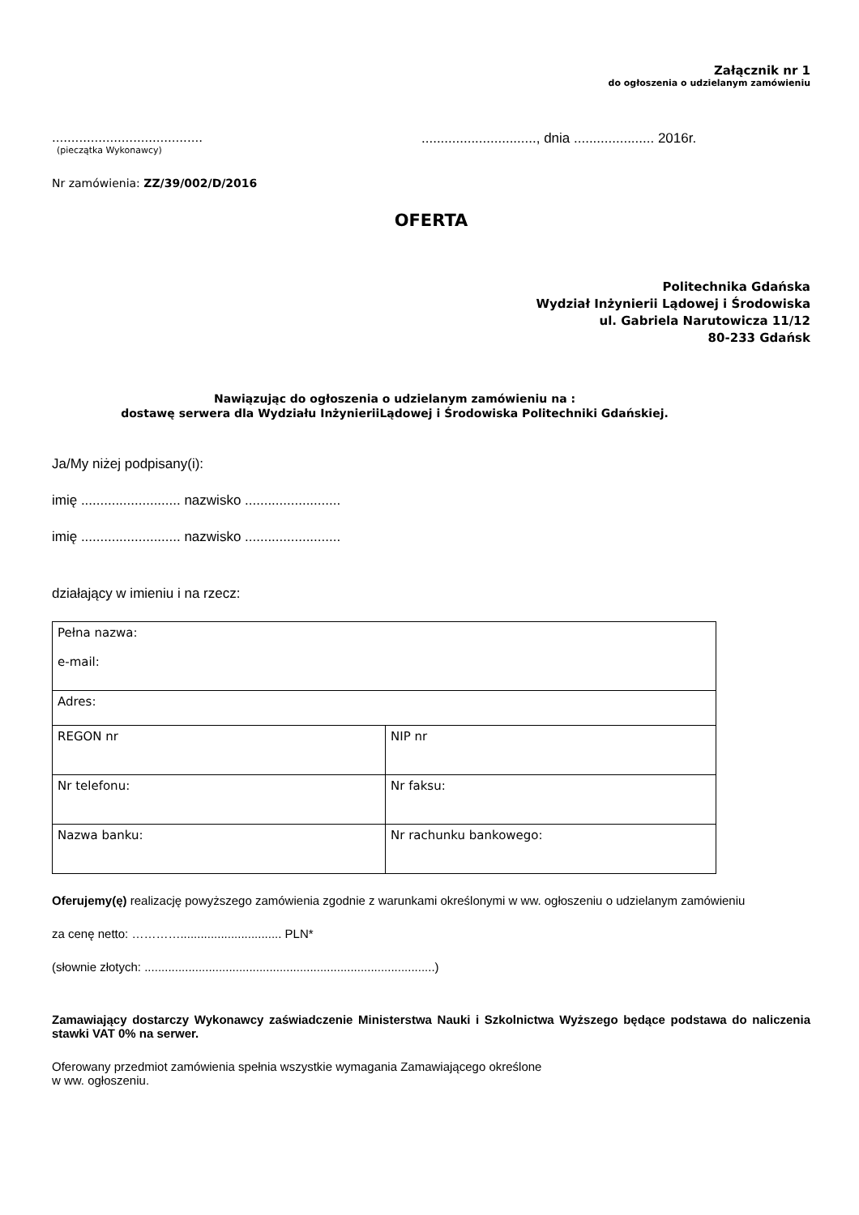Załącznik nr 1
do ogłoszenia o udzielanym zamówieniu
.......................................
(pieczątka Wykonawcy)
.............................., dnia ..................... 2016r.
Nr zamówienia: ZZ/39/002/D/2016
OFERTA
Politechnika Gdańska
Wydział Inżynierii Lądowej i Środowiska
ul. Gabriela Narutowicza 11/12
80-233 Gdańsk
Nawiązując do ogłoszenia o udzielanym zamówieniu na :
dostawę serwera dla Wydziału InżynieriiLądowej i Środowiska Politechniki Gdańskiej.
Ja/My niżej podpisany(i):
imię .......................... nazwisko .........................
imię .......................... nazwisko .........................
działający w imieniu i na rzecz:
| Pełna nazwa: e-mail: | |
| Adres: | |
| REGON nr | NIP nr |
| Nr telefonu: | Nr faksu: |
| Nazwa banku: | Nr rachunku bankowego: |
Oferujemy(ę) realizację powyższego zamówienia zgodnie z warunkami określonymi w ww. ogłoszeniu o udzielanym zamówieniu
za cenę netto: ………….............................. PLN*
(słownie złotych: ......................................................................................)
Zamawiający dostarczy Wykonawcy zaświadczenie Ministerstwa Nauki i Szkolnictwa Wyższego będące podstawa do naliczenia stawki VAT 0% na serwer.
Oferowany przedmiot zamówienia spełnia wszystkie wymagania Zamawiającego określone
w ww. ogłoszeniu.